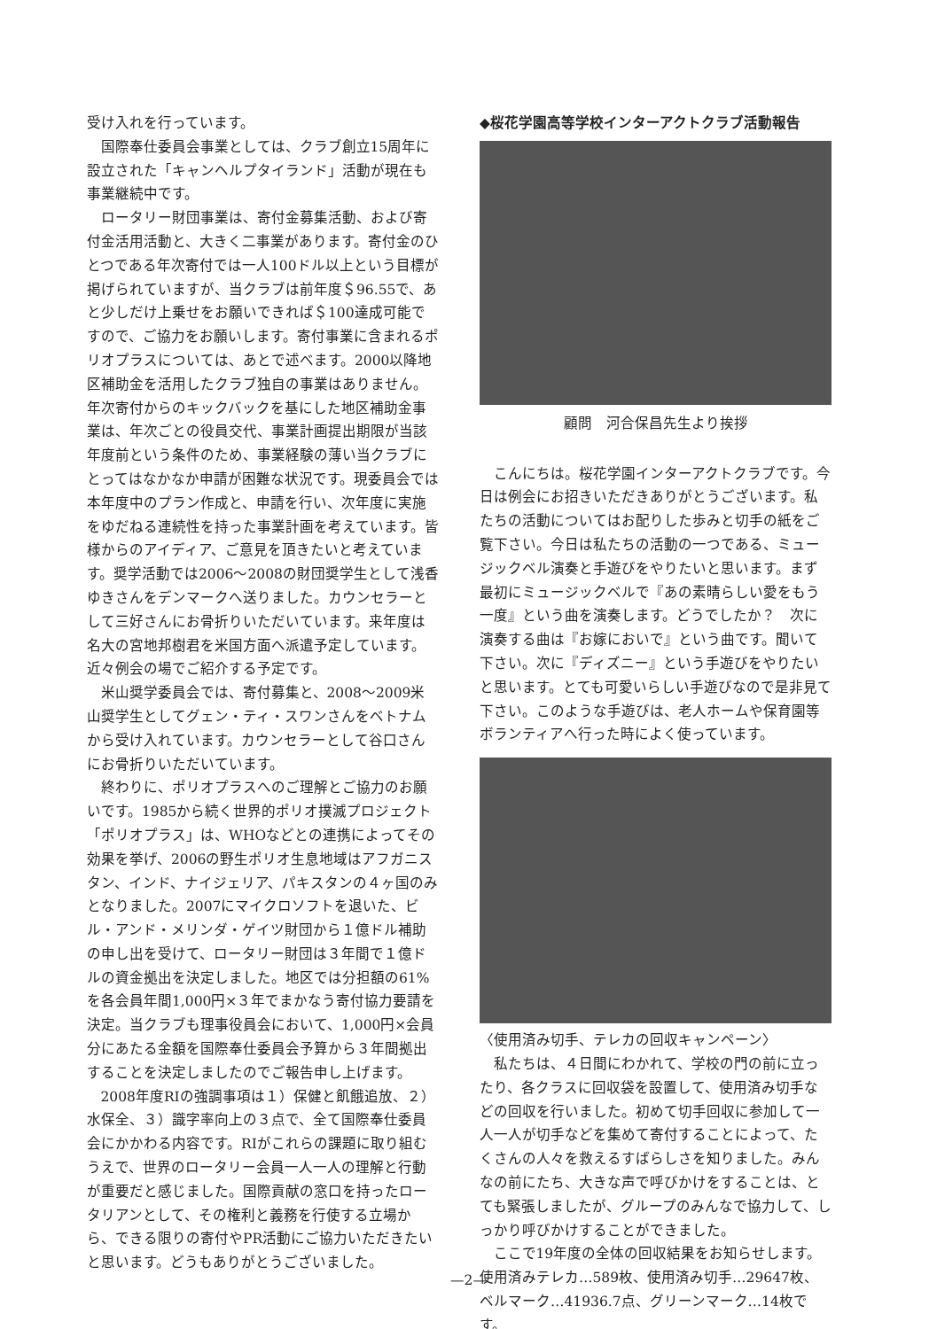受け入れを行っています。
国際奉仕委員会事業としては、クラブ創立15周年に設立された「キャンヘルプタイランド」活動が現在も事業継続中です。
ロータリー財団事業は、寄付金募集活動、および寄付金活用活動と、大きく二事業があります。寄付金のひとつである年次寄付では一人100ドル以上という目標が掲げられていますが、当クラブは前年度＄96.55で、あと少しだけ上乗せをお願いできれば＄100達成可能ですので、ご協力をお願いします。寄付事業に含まれるポリオプラスについては、あとで述べます。2000以降地区補助金を活用したクラブ独自の事業はありません。年次寄付からのキックバックを基にした地区補助金事業は、年次ごとの役員交代、事業計画提出期限が当該年度前という条件のため、事業経験の薄い当クラブにとってはなかなか申請が困難な状況です。現委員会では本年度中のプラン作成と、申請を行い、次年度に実施をゆだねる連続性を持った事業計画を考えています。皆様からのアイディア、ご意見を頂きたいと考えています。奨学活動では2006～2008の財団奨学生として浅香ゆきさんをデンマークへ送りました。カウンセラーとして三好さんにお骨折りいただいています。来年度は名大の宮地邦樹君を米国方面へ派遣予定しています。近々例会の場でご紹介する予定です。
米山奨学委員会では、寄付募集と、2008～2009米山奨学生としてグェン・ティ・スワンさんをベトナムから受け入れています。カウンセラーとして谷口さんにお骨折りいただいています。
終わりに、ポリオプラスへのご理解とご協力のお願いです。1985から続く世界的ポリオ撲滅プロジェクト「ポリオプラス」は、WHOなどとの連携によってその効果を挙げ、2006の野生ポリオ生息地域はアフガニスタン、インド、ナイジェリア、パキスタンの４ヶ国のみとなりました。2007にマイクロソフトを退いた、ビル・アンド・メリンダ・ゲイツ財団から１億ドル補助の申し出を受けて、ロータリー財団は３年間で１億ドルの資金拠出を決定しました。地区では分担額の61%を各会員年間1,000円×３年でまかなう寄付協力要請を決定。当クラブも理事役員会において、1,000円×会員分にあたる金額を国際奉仕委員会予算から３年間拠出することを決定しましたのでご報告申し上げます。
2008年度RIの強調事項は１）保健と飢餓追放、２）水保全、３）識字率向上の３点で、全て国際奉仕委員会にかかわる内容です。RIがこれらの課題に取り組むうえで、世界のロータリー会員一人一人の理解と行動が重要だと感じました。国際貢献の窓口を持ったロータリアンとして、その権利と義務を行使する立場から、できる限りの寄付やPR活動にご協力いただきたいと思います。どうもありがとうございました。
◆桜花学園高等学校インターアクトクラブ活動報告
顧問　河合保昌先生より挨拶
こんにちは。桜花学園インターアクトクラブです。今日は例会にお招きいただきありがとうございます。私たちの活動についてはお配りした歩みと切手の紙をご覧下さい。今日は私たちの活動の一つである、ミュージックベル演奏と手遊びをやりたいと思います。まず最初にミュージックベルで『あの素晴らしい愛をもう一度』という曲を演奏します。どうでしたか？　次に演奏する曲は『お嫁においで』という曲です。聞いて下さい。次に『ディズニー』という手遊びをやりたいと思います。とても可愛いらしい手遊びなので是非見て下さい。このような手遊びは、老人ホームや保育園等ボランティアへ行った時によく使っています。
〈使用済み切手、テレカの回収キャンペーン〉
私たちは、４日間にわかれて、学校の門の前に立ったり、各クラスに回収袋を設置して、使用済み切手などの回収を行いました。初めて切手回収に参加して一人一人が切手などを集めて寄付することによって、たくさんの人々を救えるすばらしさを知りました。みんなの前にたち、大きな声で呼びかけをすることは、とても緊張しましたが、グループのみんなで協力して、しっかり呼びかけすることができました。
ここで19年度の全体の回収結果をお知らせします。使用済みテレカ…589枚、使用済み切手…29647枚、ベルマーク…41936.7点、グリーンマーク…14枚です。
—2—